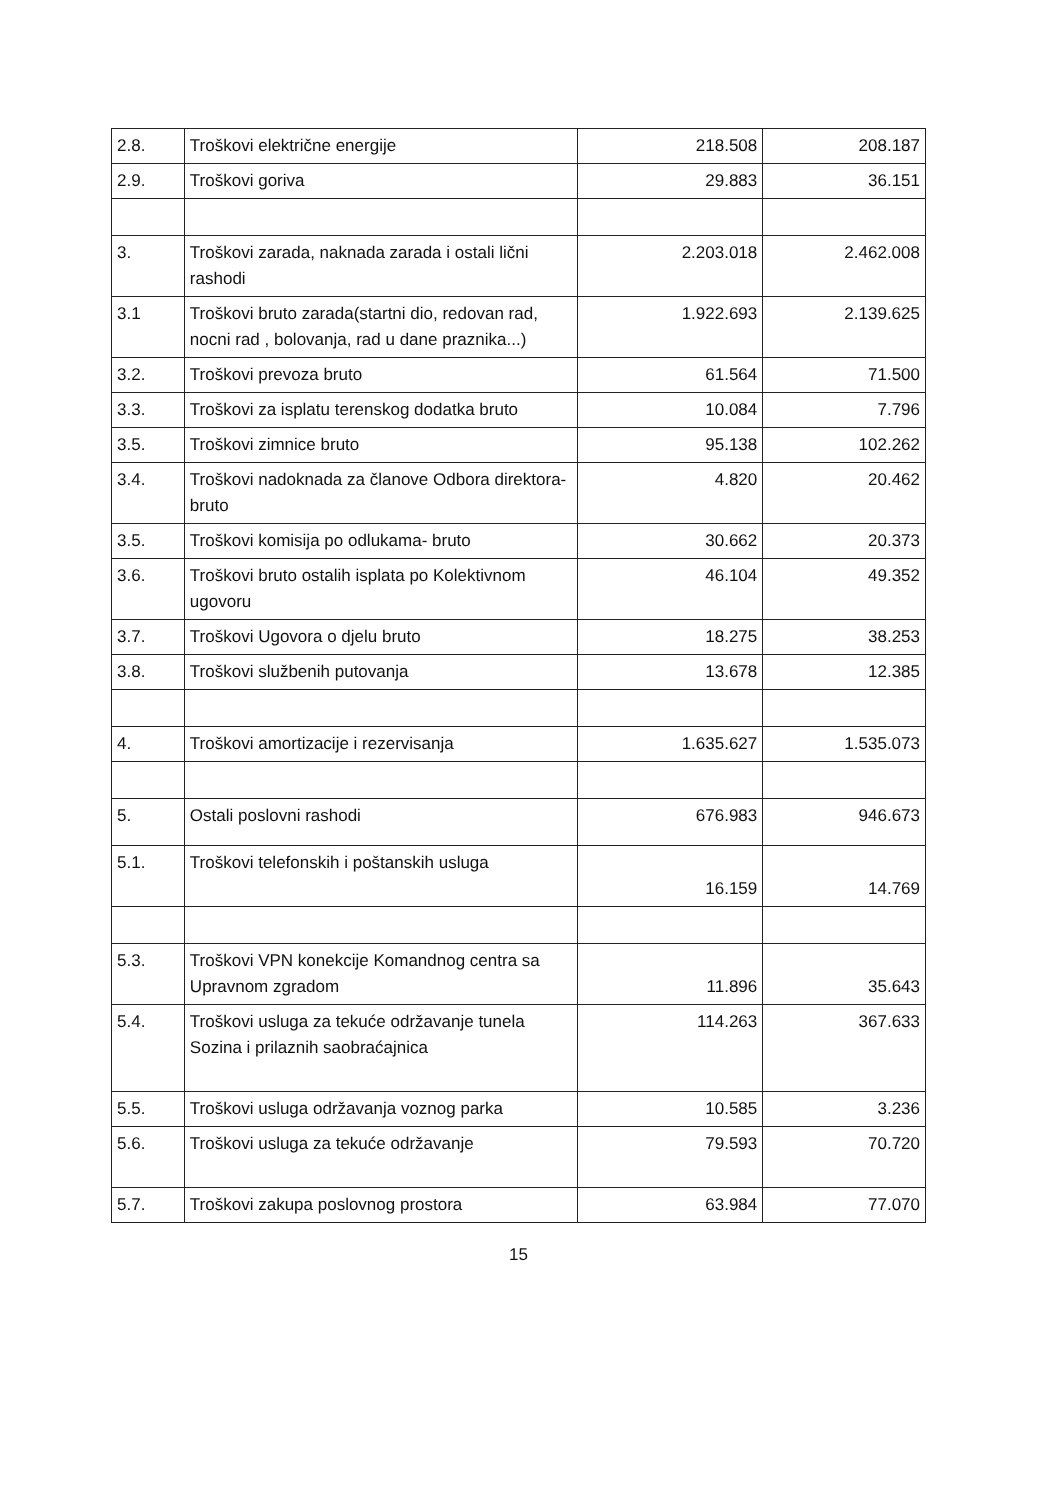| 2.8. | Troškovi električne energije | 218.508 | 208.187 |
| 2.9. | Troškovi goriva | 29.883 | 36.151 |
| 3. | Troškovi zarada, naknada zarada i ostali lični rashodi | 2.203.018 | 2.462.008 |
| 3.1 | Troškovi bruto zarada(startni dio, redovan rad, nocni rad , bolovanja, rad u dane praznika...) | 1.922.693 | 2.139.625 |
| 3.2. | Troškovi prevoza bruto | 61.564 | 71.500 |
| 3.3. | Troškovi za isplatu terenskog dodatka bruto | 10.084 | 7.796 |
| 3.5. | Troškovi zimnice bruto | 95.138 | 102.262 |
| 3.4. | Troškovi nadoknada za članove Odbora direktora- bruto | 4.820 | 20.462 |
| 3.5. | Troškovi komisija po odlukama- bruto | 30.662 | 20.373 |
| 3.6. | Troškovi bruto ostalih isplata po Kolektivnom ugovoru | 46.104 | 49.352 |
| 3.7. | Troškovi Ugovora o djelu bruto | 18.275 | 38.253 |
| 3.8. | Troškovi službenih putovanja | 13.678 | 12.385 |
| 4. | Troškovi amortizacije i rezervisanja | 1.635.627 | 1.535.073 |
| 5. | Ostali poslovni rashodi | 676.983 | 946.673 |
| 5.1. | Troškovi telefonskih i poštanskih usluga | 16.159 | 14.769 |
| 5.3. | Troškovi VPN konekcije Komandnog centra sa Upravnom zgradom | 11.896 | 35.643 |
| 5.4. | Troškovi usluga za tekuće održavanje tunela Sozina i prilaznih saobraćajnica | 114.263 | 367.633 |
| 5.5. | Troškovi usluga održavanja voznog parka | 10.585 | 3.236 |
| 5.6. | Troškovi usluga za tekuće održavanje | 79.593 | 70.720 |
| 5.7. | Troškovi zakupa poslovnog prostora | 63.984 | 77.070 |
15